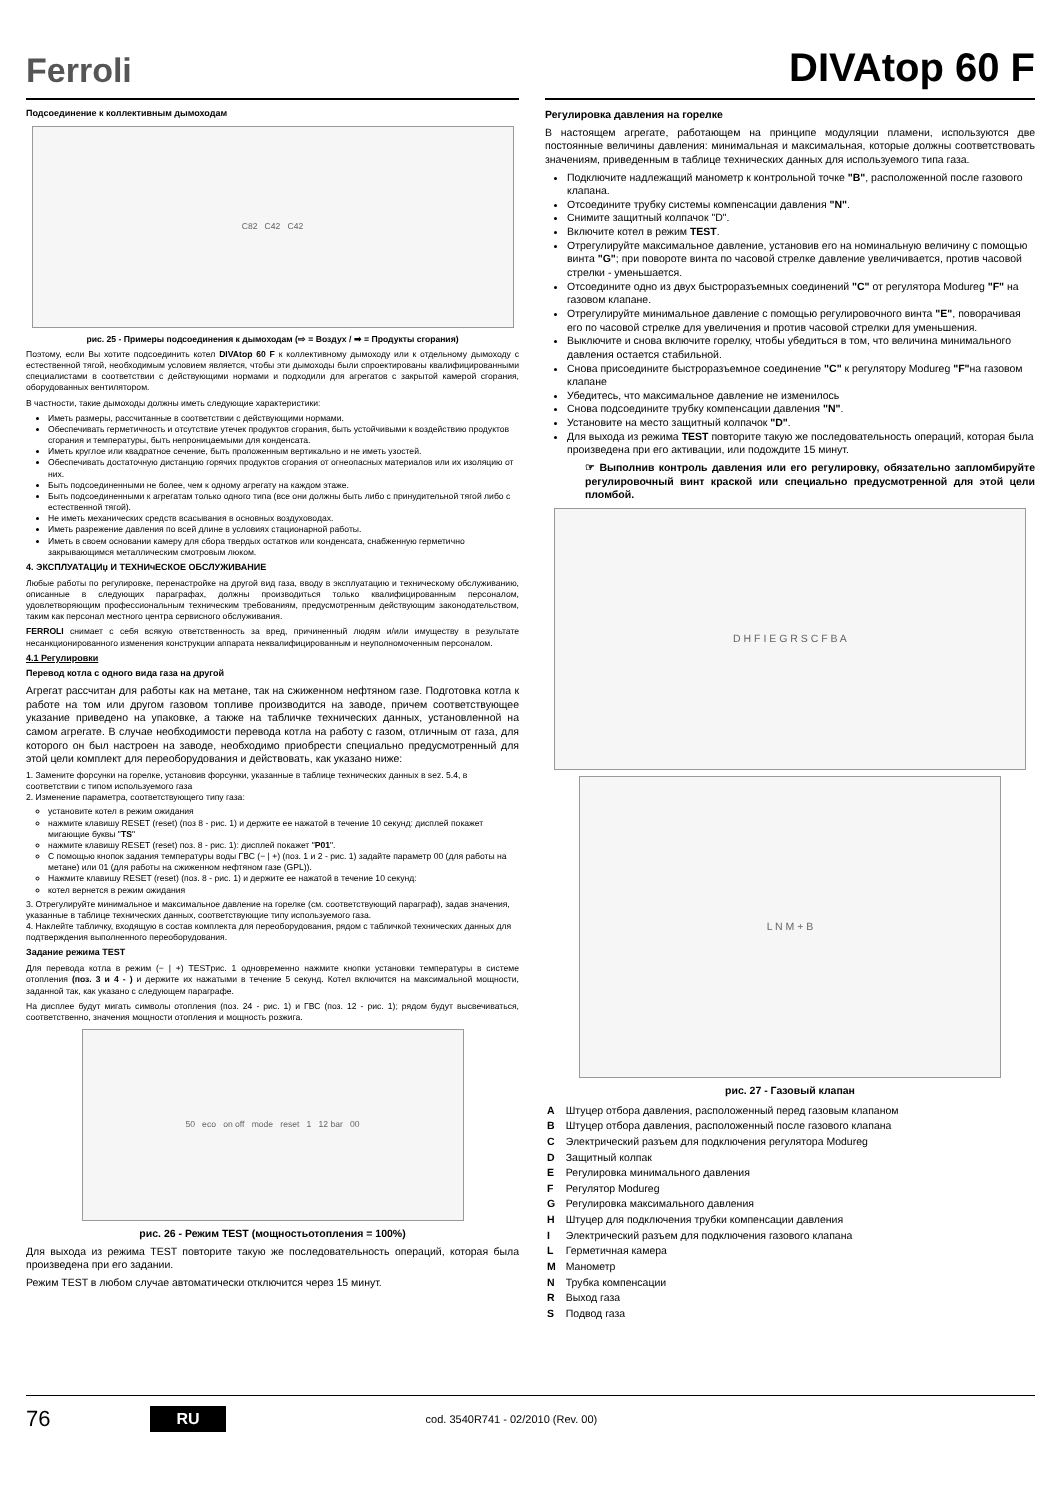Ferroli
DIVAtop 60 F
Подсоединение к коллективным дымоходам
C82 C42 C42
рис. 25 - Примеры подсоединения к дымоходам (⇨ = Воздух / ➡ = Продукты сгорания)
Поэтому, если Вы хотите подсоединить котел DIVAtop 60 F к коллективному дымоходу или к отдельному дымоходу с естественной тягой, необходимым условием является, чтобы эти дымоходы были спроектированы квалифицированными специалистами в соответствии с действующими нормами и подходили для агрегатов с закрытой камерой сгорания, оборудованных вентилятором.
В частности, такие дымоходы должны иметь следующие характеристики:
Иметь размеры, рассчитанные в соответствии с действующими нормами.
Обеспечивать герметичность и отсутствие утечек продуктов сгорания, быть устойчивыми к воздействию продуктов сгорания и температуры, быть непроницаемыми для конденсата.
Иметь круглое или квадратное сечение, быть проложенным вертикально и не иметь узостей.
Обеспечивать достаточную дистанцию горячих продуктов сгорания от огнеопасных материалов или их изоляцию от них.
Быть подсоединенными не более, чем к одному агрегату на каждом этаже.
Быть подсоединенными к агрегатам только одного типа (все они должны быть либо с принудительной тягой либо с естественной тягой).
Не иметь механических средств всасывания в основных воздуховодах.
Иметь разрежение давления по всей длине в условиях стационарной работы.
Иметь в своем основании камеру для сбора твердых остатков или конденсата, снабженную герметично закрывающимся металлическим смотровым люком.
4. ЭКСПЛУАТАЦИџ И ТЕХНИчЕСКОЕ ОБСЛУЖИВАНИЕ
Любые работы по регулировке, перенастройке на другой вид газа, вводу в эксплуатацию и техническому обслуживанию, описанные в следующих параграфах, должны производиться только квалифицированным персоналом, удовлетворяющим профессиональным техническим требованиям, предусмотренным действующим законодательством, таким как персонал местного центра сервисного обслуживания.
FERROLI снимает с себя всякую ответственность за вред, причиненный людям и/или имуществу в результате несанкционированного изменения конструкции аппарата неквалифицированным и неуполномоченным персоналом.
4.1 Регулировки
Перевод котла с одного вида газа на другой
Агрегат рассчитан для работы как на метане, так на сжиженном нефтяном газе. Подготовка котла к работе на том или другом газовом топливе производится на заводе, причем соответствующее указание приведено на упаковке, а также на табличке технических данных, установленной на самом агрегате. В случае необходимости перевода котла на работу с газом, отличным от газа, для которого он был настроен на заводе, необходимо приобрести специально предусмотренный для этой цели комплект для переоборудования и действовать, как указано ниже:
1. Замените форсунки на горелке, установив форсунки, указанные в таблице технических данных в sez. 5.4, в соответствии с типом используемого газа
2. Изменение параметра, соответствующего типу газа:
установите котел в режим ожидания
нажмите клавишу RESET (reset) (поз 8 - рис. 1) и держите ее нажатой в течение 10 секунд: дисплей покажет мигающие буквы "TS"
нажмите клавишу RESET (reset) поз. 8 - рис. 1): дисплей покажет "P01".
С помощью кнопок задания температуры воды ГВС (− | +) (поз. 1 и 2 - рис. 1) задайте параметр 00 (для работы на метане) или 01 (для работы на сжиженном нефтяном газе (GPL)).
Нажмите клавишу RESET (reset) (поз. 8 - рис. 1) и держите ее нажатой в течение 10 секунд:
котел вернется в режим ожидания
3. Отрегулируйте минимальное и максимальное давление на горелке (см. соответствующий параграф), задав значения, указанные в таблице технических данных, соответствующие типу используемого газа.
4. Наклейте табличку, входящую в состав комплекта для переоборудования, рядом с табличкой технических данных для подтверждения выполненного переоборудования.
Задание режима TEST
Для перевода котла в режим (− | +) TESTрис. 1 одновременно нажмите кнопки установки температуры в системе отопления (поз. 3 и 4 - ) и держите их нажатыми в течение 5 секунд. Котел включится на максимальной мощности, заданной так, как указано с следующем парагрaфе.
На дисплее будут мигать символы отопления (поз. 24 - рис. 1) и ГВС (поз. 12 - рис. 1); рядом будут высвечиваться, соответственно, значения мощности отопления и мощность розжига.
50 eco on off mode reset 1 12 bar 00
рис. 26 - Режим TEST (мощностьотопления = 100%)
Для выхода из режима TEST повторите такую же последовательность операций, которая была произведена при его задании.
Режим TEST в любом случае автоматически отключится через 15 минут.
Регулировка давления на горелке
В настоящем агрегате, работающем на принципе модуляции пламени, используются две постоянные величины давления: минимальная и максимальная, которые должны соответствовать значениям, приведенным в таблице технических данных для используемого типа газа.
Подключите надлежащий манометр к контрольной точке "B", расположенной после газового клапана.
Отсоедините трубку системы компенсации давления "N".
Снимите защитный колпачок "D".
Включите котел в режим TEST.
Отрегулируйте максимальное давление, установив его на номинальную величину с помощью винта "G"; при повороте винта по часовой стрелке давление увеличивается, против часовой стрелки - уменьшается.
Отсоедините одно из двух быстроразъемных соединений "C" от регулятора Modureg "F" на газовом клапане.
Отрегулируйте минимальное давление с помощью регулировочного винта "E", поворачивая его по часовой стрелке для увеличения и против часовой стрелки для уменьшения.
Выключите и снова включите горелку, чтобы убедиться в том, что величина минимального давления остается стабильной.
Снова присоедините быстроразъемное соединение "C" к регулятору Modureg "F"на газовом клапане
Убедитесь, что максимальное давление не изменилось
Снова подсоедините трубку компенсации давления "N".
Установите на место защитный колпачок "D".
Для выхода из режима TEST повторите такую же последовательность операций, которая была произведена при его активации, или подождите 15 минут.
☞ Выполнив контроль давления или его регулировку, обязательно запломбируйте регулировочный винт краской или специально предусмотренной для этой цели пломбой.
D H F I E G R S C F B A
L N M + B
рис. 27 - Газовый клапан
| A | Штуцер отбора давления, расположенный перед газовым клапаном |
| B | Штуцер отбора давления, расположенный после газового клапана |
| C | Электрический разъем для подключения регулятора Modureg |
| D | Защитный колпак |
| E | Регулировка минимального давления |
| F | Регулятор Modureg |
| G | Регулировка максимального давления |
| H | Штуцер для подключения трубки компенсации давления |
| I | Электрический разъем для подключения газового клапана |
| L | Герметичная камера |
| M | Манометр |
| N | Трубка компенсации |
| R | Выход газа |
| S | Подвод газа |
76 RU cod. 3540R741 - 02/2010 (Rev. 00)